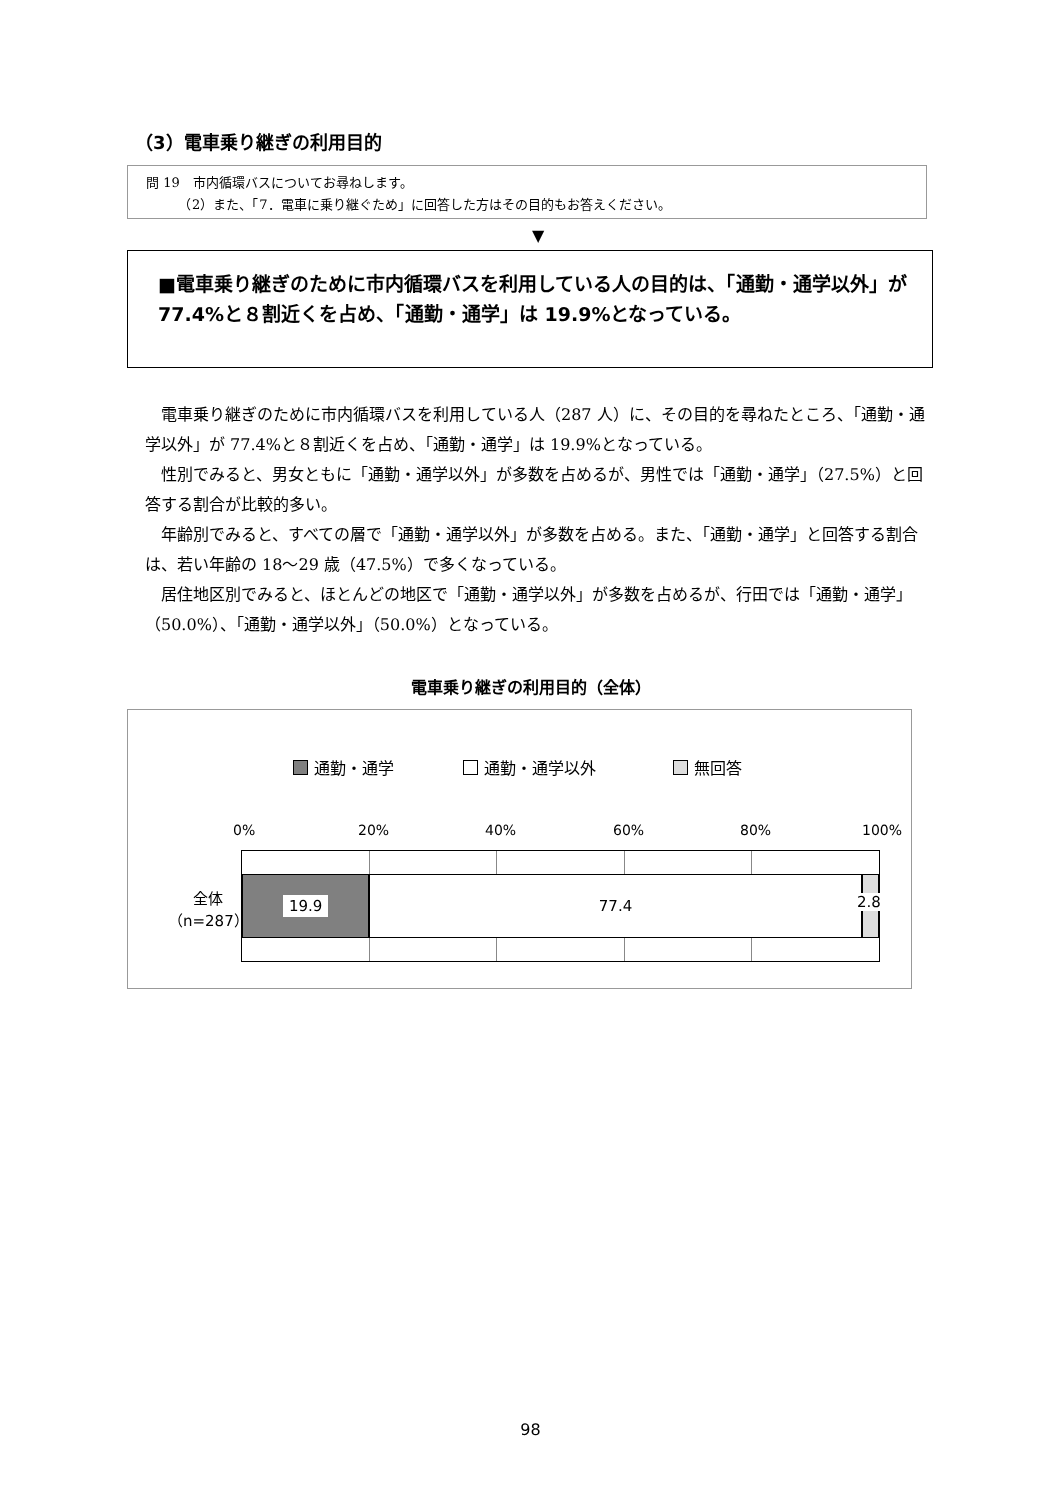（3）電車乗り継ぎの利用目的
問 19　市内循環バスについてお尋ねします。
　　　（2）また、「7．電車に乗り継ぐため」に回答した方はその目的もお答えください。
▼
■電車乗り継ぎのために市内循環バスを利用している人の目的は、「通勤・通学以外」が 77.4%と８割近くを占め、「通勤・通学」は 19.9%となっている。
電車乗り継ぎのために市内循環バスを利用している人（287 人）に、その目的を尋ねたところ、「通勤・通学以外」が 77.4%と８割近くを占め、「通勤・通学」は 19.9%となっている。
性別でみると、男女ともに「通勤・通学以外」が多数を占めるが、男性では「通勤・通学」（27.5%）と回答する割合が比較的多い。
年齢別でみると、すべての層で「通勤・通学以外」が多数を占める。また、「通勤・通学」と回答する割合は、若い年齢の 18～29 歳（47.5%）で多くなっている。
居住地区別でみると、ほとんどの地区で「通勤・通学以外」が多数を占めるが、行田では「通勤・通学」（50.0%）、「通勤・通学以外」（50.0%）となっている。
電車乗り継ぎの利用目的（全体）
通勤・通学 通勤・通学以外 無回答
0% 20% 40% 60% 80% 100%
全体
（n=287）
19.9 77.4
2.8
98